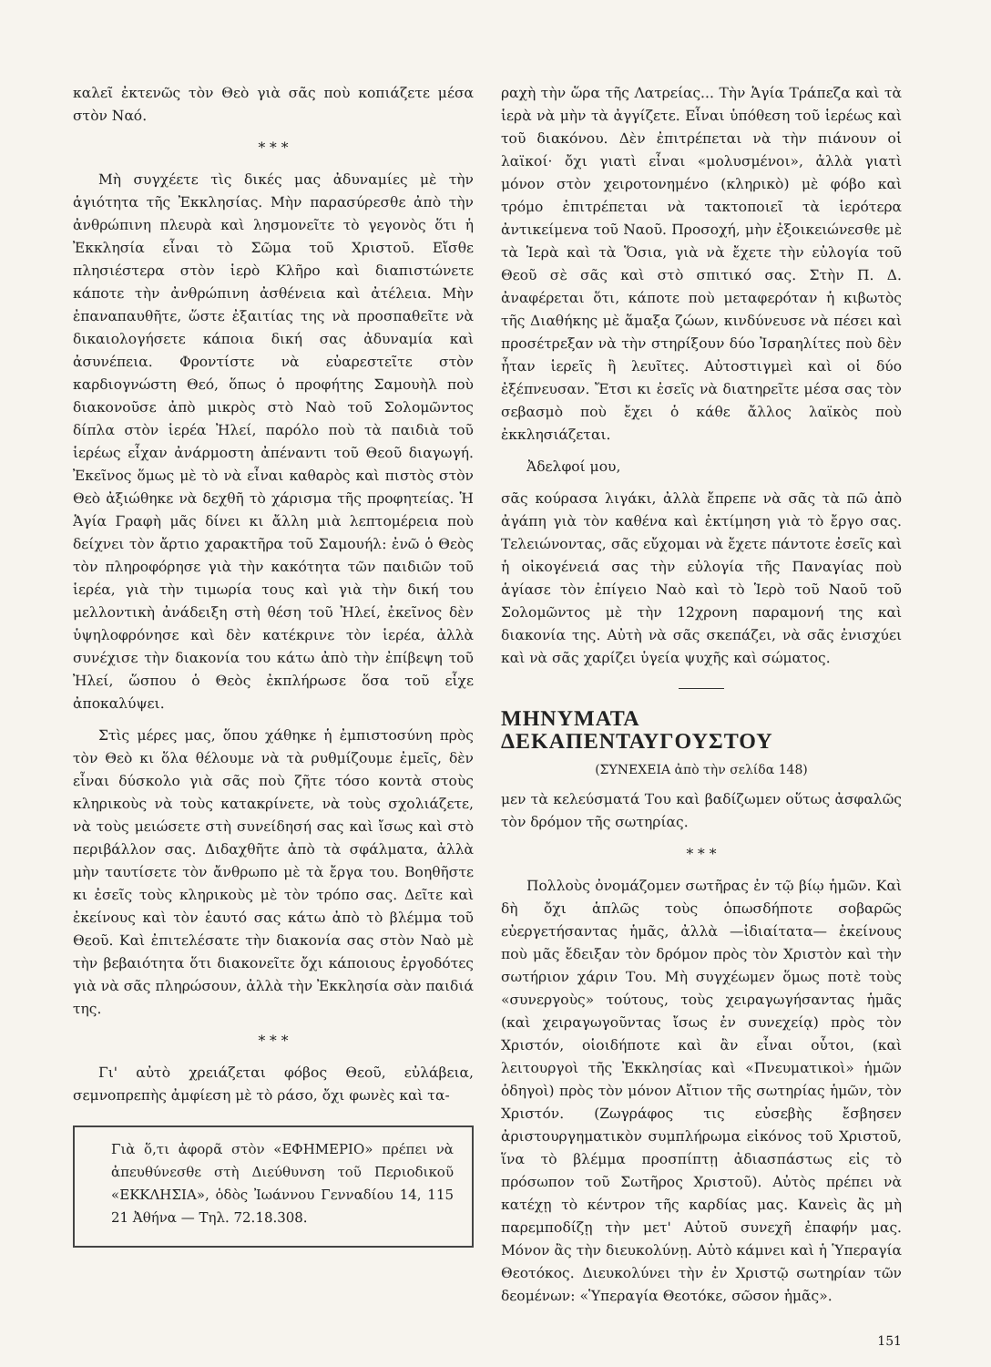καλεῖ ἐκτενῶς τὸν Θεὸ γιὰ σᾶς ποὺ κοπιάζετε μέσα στὸν Ναό.
* * *
Μὴ συγχέετε τὶς δικές μας ἀδυναμίες μὲ τὴν ἁγιότητα τῆς Ἐκκλησίας. Μὴν παρασύρεσθε ἀπὸ τὴν ἀνθρώπινη πλευρὰ καὶ λησμονεῖτε τὸ γεγονὸς ὅτι ἡ Ἐκκλησία εἶναι τὸ Σῶμα τοῦ Χριστοῦ. Εἴσθε πλησιέστερα στὸν ἱερὸ Κλῆρο καὶ διαπιστώνετε κάποτε τὴν ἀνθρώπινη ἀσθένεια καὶ ἀτέλεια. Μὴν ἐπαναπαυθῆτε, ὥστε ἐξαιτίας της νὰ προσπαθεῖτε νὰ δικαιολογήσετε κάποια δική σας ἀδυναμία καὶ ἀσυνέπεια. Φροντίστε νὰ εὐαρεστεῖτε στὸν καρδιογνώστη Θεό, ὅπως ὁ προφήτης Σαμουὴλ ποὺ διακονοῦσε ἀπὸ μικρὸς στὸ Ναὸ τοῦ Σολομῶντος δίπλα στὸν ἱερέα Ἠλεί, παρόλο ποὺ τὰ παιδιὰ τοῦ ἱερέως εἶχαν ἀνάρμοστη ἀπέναντι τοῦ Θεοῦ διαγωγή. Ἐκεῖνος ὅμως μὲ τὸ νὰ εἶναι καθαρὸς καὶ πιστὸς στὸν Θεὸ ἀξιώθηκε νὰ δεχθῆ τὸ χάρισμα τῆς προφητείας. Ἡ Ἁγία Γραφὴ μᾶς δίνει κι ἄλλη μιὰ λεπτομέρεια ποὺ δείχνει τὸν ἄρτιο χαρακτῆρα τοῦ Σαμουήλ: ἐνῶ ὁ Θεὸς τὸν πληροφόρησε γιὰ τὴν κακότητα τῶν παιδιῶν τοῦ ἱερέα, γιὰ τὴν τιμωρία τους καὶ γιὰ τὴν δική του μελλοντικὴ ἀνάδειξη στὴ θέση τοῦ Ἠλεί, ἐκεῖνος δὲν ὑψηλοφρόνησε καὶ δὲν κατέκρινε τὸν ἱερέα, ἀλλὰ συνέχισε τὴν διακονία του κάτω ἀπὸ τὴν ἐπίβεψη τοῦ Ἠλεί, ὥσπου ὁ Θεὸς ἐκπλήρωσε ὅσα τοῦ εἶχε ἀποκαλύψει.
Στὶς μέρες μας, ὅπου χάθηκε ἡ ἐμπιστοσύνη πρὸς τὸν Θεὸ κι ὅλα θέλουμε νὰ τὰ ρυθμίζουμε ἐμεῖς, δὲν εἶναι δύσκολο γιὰ σᾶς ποὺ ζῆτε τόσο κοντὰ στοὺς κληρικοὺς νὰ τοὺς κατακρίνετε, νὰ τοὺς σχολιάζετε, νὰ τοὺς μειώσετε στὴ συνείδησή σας καὶ ἴσως καὶ στὸ περιβάλλον σας. Διδαχθῆτε ἀπὸ τὰ σφάλματα, ἀλλὰ μὴν ταυτίσετε τὸν ἄνθρωπο μὲ τὰ ἔργα του. Βοηθῆστε κι ἐσεῖς τοὺς κληρικοὺς μὲ τὸν τρόπο σας. Δεῖτε καὶ ἐκείνους καὶ τὸν ἑαυτό σας κάτω ἀπὸ τὸ βλέμμα τοῦ Θεοῦ. Καὶ ἐπιτελέσατε τὴν διακονία σας στὸν Ναὸ μὲ τὴν βεβαιότητα ὅτι διακονεῖτε ὄχι κάποιους ἐργοδότες γιὰ νὰ σᾶς πληρώσουν, ἀλλὰ τὴν Ἐκκλησία σὰν παιδιά της.
* * *
Γι' αὐτὸ χρειάζεται φόβος Θεοῦ, εὐλάβεια, σεμνοπρεπὴς ἀμφίεση μὲ τὸ ράσο, ὄχι φωνὲς καὶ τα-
Γιὰ ὅ,τι ἀφορᾶ στὸν «ΕΦΗΜΕΡΙΟ» πρέπει νὰ ἀπευθύνεσθε στὴ Διεύθυνση τοῦ Περιοδικοῦ «ΕΚΚΛΗΣΙΑ», ὁδὸς Ἰωάννου Γενναδίου 14, 115 21 Ἀθήνα — Τηλ. 72.18.308.
ραχὴ τὴν ὥρα τῆς Λατρείας... Τὴν Ἁγία Τράπεζα καὶ τὰ ἱερὰ νὰ μὴν τὰ ἀγγίζετε. Εἶναι ὑπόθεση τοῦ ἱερέως καὶ τοῦ διακόνου. Δὲν ἐπιτρέπεται νὰ τὴν πιάνουν οἱ λαϊκοί· ὄχι γιατὶ εἶναι «μολυσμένοι», ἀλλὰ γιατὶ μόνον στὸν χειροτονημένο (κληρικὸ) μὲ φόβο καὶ τρόμο ἐπιτρέπεται νὰ τακτοποιεῖ τὰ ἱερότερα ἀντικείμενα τοῦ Ναοῦ. Προσοχή, μὴν ἐξοικειώνεσθε μὲ τὰ Ἱερὰ καὶ τὰ Ὅσια, γιὰ νὰ ἔχετε τὴν εὐλογία τοῦ Θεοῦ σὲ σᾶς καὶ στὸ σπιτικό σας. Στὴν Π. Δ. ἀναφέρεται ὅτι, κάποτε ποὺ μεταφερόταν ἡ κιβωτὸς τῆς Διαθήκης μὲ ἅμαξα ζώων, κινδύνευσε νὰ πέσει καὶ προσέτρεξαν νὰ τὴν στηρίξουν δύο Ἰσραηλίτες ποὺ δὲν ἦταν ἱερεῖς ἢ λευῖτες. Αὐτοστιγμεὶ καὶ οἱ δύο ἐξέπνευσαν. Ἔτσι κι ἐσεῖς νὰ διατηρεῖτε μέσα σας τὸν σεβασμὸ ποὺ ἔχει ὁ κάθε ἄλλος λαϊκὸς ποὺ ἐκκλησιάζεται.
Ἀδελφοί μου,
σᾶς κούρασα λιγάκι, ἀλλὰ ἔπρεπε νὰ σᾶς τὰ πῶ ἀπὸ ἀγάπη γιὰ τὸν καθένα καὶ ἐκτίμηση γιὰ τὸ ἔργο σας. Τελειώνοντας, σᾶς εὔχομαι νὰ ἔχετε πάντοτε ἐσεῖς καὶ ἡ οἰκογένειά σας τὴν εὐλογία τῆς Παναγίας ποὺ ἁγίασε τὸν ἐπίγειο Ναὸ καὶ τὸ Ἱερὸ τοῦ Ναοῦ τοῦ Σολομῶντος μὲ τὴν 12χρονη παραμονή της καὶ διακονία της. Αὐτὴ νὰ σᾶς σκεπάζει, νὰ σᾶς ἐνισχύει καὶ νὰ σᾶς χαρίζει ὑγεία ψυχῆς καὶ σώματος.
ΜΗΝΥΜΑΤΑ ΔΕΚΑΠΕΝΤΑΥΓΟΥΣΤΟΥ
(ΣΥΝΕΧΕΙΑ ἀπὸ τὴν σελίδα 148)
μεν τὰ κελεύσματά Του καὶ βαδίζωμεν οὕτως ἀσφαλῶς τὸν δρόμον τῆς σωτηρίας.
* * *
Πολλοὺς ὀνομάζομεν σωτῆρας ἐν τῷ βίῳ ἡμῶν. Καὶ δὴ ὄχι ἁπλῶς τοὺς ὁπωσδήποτε σοβαρῶς εὐεργετήσαντας ἡμᾶς, ἀλλὰ —ἰδιαίτατα— ἐκείνους ποὺ μᾶς ἔδειξαν τὸν δρόμον πρὸς τὸν Χριστὸν καὶ τὴν σωτήριον χάριν Του. Μὴ συγχέωμεν ὅμως ποτὲ τοὺς «συνεργοὺς» τούτους, τοὺς χειραγωγήσαντας ἡμᾶς (καὶ χειραγωγοῦντας ἴσως ἐν συνεχείᾳ) πρὸς τὸν Χριστόν, οἱοιδήποτε καὶ ἂν εἶναι οὗτοι, (καὶ λειτουργοὶ τῆς Ἐκκλησίας καὶ «Πνευματικοὶ» ἡμῶν ὁδηγοὶ) πρὸς τὸν μόνον Αἴτιον τῆς σωτηρίας ἡμῶν, τὸν Χριστόν. (Ζωγράφος τις εὐσεβὴς ἔσβησεν ἀριστουργηματικὸν συμπλήρωμα εἰκόνος τοῦ Χριστοῦ, ἵνα τὸ βλέμμα προσπίπτῃ ἀδιασπάστως εἰς τὸ πρόσωπον τοῦ Σωτῆρος Χριστοῦ). Αὐτὸς πρέπει νὰ κατέχῃ τὸ κέντρον τῆς καρδίας μας. Κανεὶς ἂς μὴ παρεμποδίζῃ τὴν μετ' Αὐτοῦ συνεχῆ ἐπαφήν μας. Μόνον ἂς τὴν διευκολύνῃ. Αὐτὸ κάμνει καὶ ἡ Ὑπεραγία Θεοτόκος. Διευκολύνει τὴν ἐν Χριστῷ σωτηρίαν τῶν δεομένων: «Ὑπεραγία Θεοτόκε, σῶσον ἡμᾶς».
151